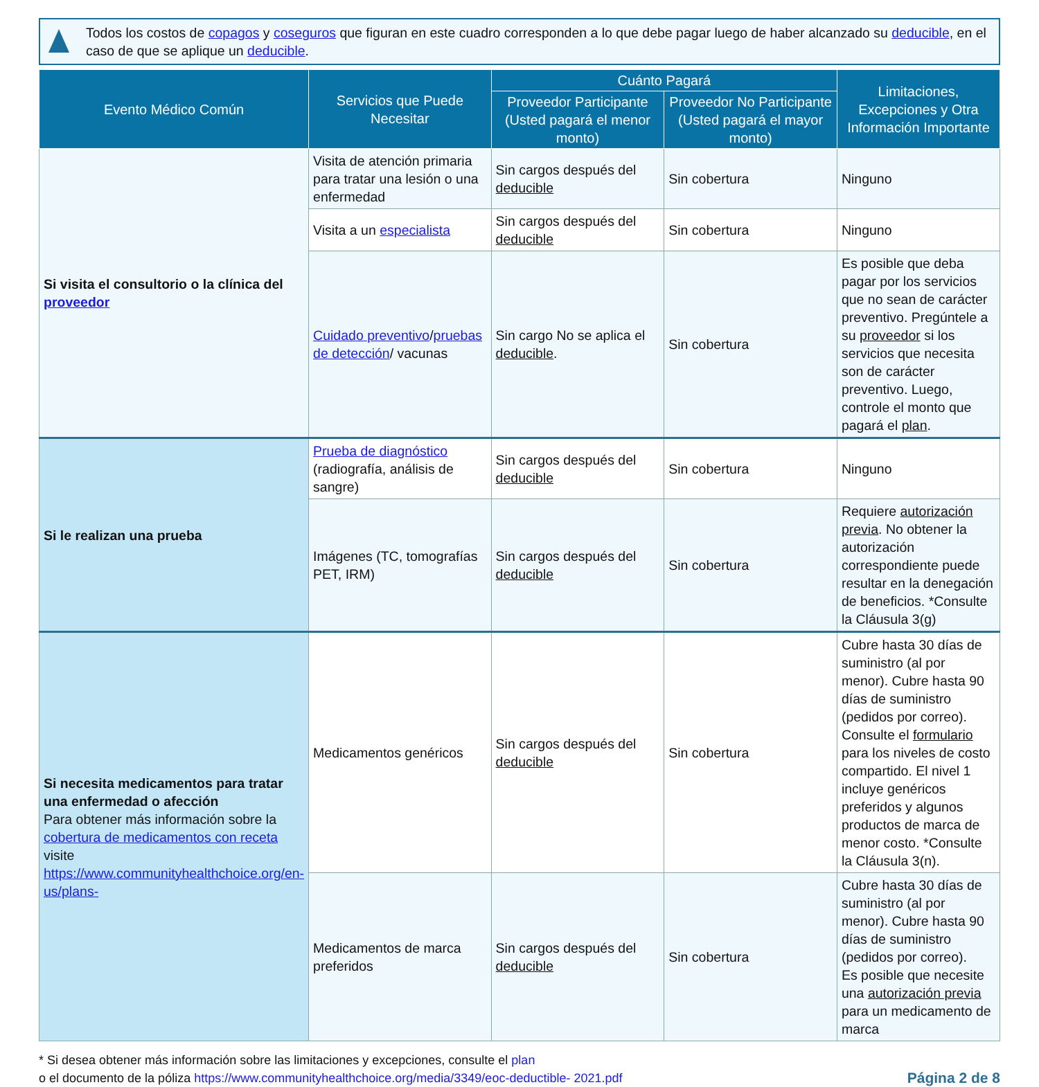Todos los costos de copagos y coseguros que figuran en este cuadro corresponden a lo que debe pagar luego de haber alcanzado su deducible, en el caso de que se aplique un deducible.
| Evento Médico Común | Servicios que Puede Necesitar | Cuánto Pagará | | Limitaciones, Excepciones y Otra Información Importante |
| --- | --- | --- | --- | --- |
| | | Proveedor Participante (Usted pagará el menor monto) | Proveedor No Participante (Usted pagará el mayor monto) | |
| Si visita el consultorio o la clínica del proveedor | Visita de atención primaria para tratar una lesión o una enfermedad | Sin cargos después del deducible | Sin cobertura | Ninguno |
| | Visita a un especialista | Sin cargos después del deducible | Sin cobertura | Ninguno |
| | Cuidado preventivo / pruebas de detección / vacunas | Sin cargo No se aplica el deducible . | Sin cobertura | Es posible que deba pagar por los servicios que no sean de carácter preventivo. Pregúntele a su proveedor si los servicios que necesita son de carácter preventivo. Luego, controle el monto que pagará el plan . |
| Si le realizan una prueba | Prueba de diagnóstico (radiografía, análisis de sangre) | Sin cargos después del deducible | Sin cobertura | Ninguno |
| | Imágenes (TC, tomografías PET, IRM) | Sin cargos después del deducible | Sin cobertura | Requiere autorización previa . No obtener la autorización correspondiente puede resultar en la denegación de beneficios. *Consulte la Cláusula 3(g) |
| Si necesita medicamentos para tratar una enfermedad o afección Para obtener más información sobre la cobertura de medicamentos con receta visite https://www.communityhealthchoice.org/en-us/plans- | Medicamentos genéricos | Sin cargos después del deducible | Sin cobertura | Cubre hasta 30 días de suministro (al por menor). Cubre hasta 90 días de suministro (pedidos por correo). Consulte el formulario para los niveles de costo compartido. El nivel 1 incluye genéricos preferidos y algunos productos de marca de menor costo. *Consulte la Cláusula 3(n). |
| | Medicamentos de marca preferidos | Sin cargos después del deducible | Sin cobertura | Cubre hasta 30 días de suministro (al por menor). Cubre hasta 90 días de suministro (pedidos por correo). Es posible que necesite una autorización previa para un medicamento de marca |
* Si desea obtener más información sobre las limitaciones y excepciones, consulte el plan
o el documento de la póliza https://www.communityhealthchoice.org/media/3349/eoc-deductible- 2021.pdf
Página 2 de 8